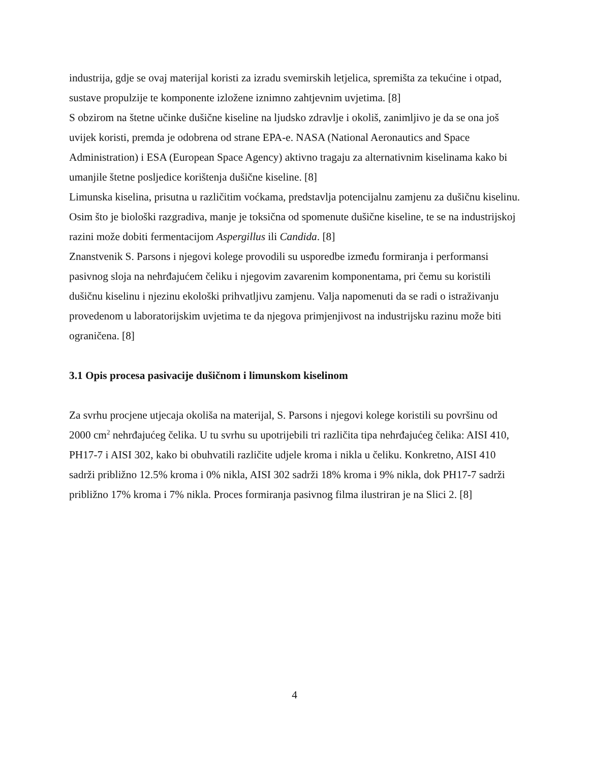industrija, gdje se ovaj materijal koristi za izradu svemirskih letjelica, spremišta za tekućine i otpad, sustave propulzije te komponente izložene iznimno zahtjevnim uvjetima. [8]
S obzirom na štetne učinke dušične kiseline na ljudsko zdravlje i okoliš, zanimljivo je da se ona još uvijek koristi, premda je odobrena od strane EPA-e. NASA (National Aeronautics and Space Administration) i ESA (European Space Agency) aktivno tragaju za alternativnim kiselinama kako bi umanjile štetne posljedice korištenja dušične kiseline. [8]
Limunska kiselina, prisutna u različitim voćkama, predstavlja potencijalnu zamjenu za dušičnu kiselinu. Osim što je biološki razgradiva, manje je toksična od spomenute dušične kiseline, te se na industrijskoj razini može dobiti fermentacijom Aspergillus ili Candida. [8]
Znanstvenik S. Parsons i njegovi kolege provodili su usporedbe između formiranja i performansi pasivnog sloja na nehrđajućem čeliku i njegovim zavarenim komponentama, pri čemu su koristili dušičnu kiselinu i njezinu ekološki prihvatljivu zamjenu. Valja napomenuti da se radi o istraživanju provedenom u laboratorijskim uvjetima te da njegova primjenjivost na industrijsku razinu može biti ograničena. [8]
3.1 Opis procesa pasivacije dušičnom i limunskom kiselinom
Za svrhu procjene utjecaja okoliša na materijal, S. Parsons i njegovi kolege koristili su površinu od 2000 cm<sup>2</sup> nehrđajućeg čelika. U tu svrhu su upotrijebili tri različita tipa nehrđajućeg čelika: AISI 410, PH17-7 i AISI 302, kako bi obuhvatili različite udjele kroma i nikla u čeliku. Konkretno, AISI 410 sadrži približno 12.5% kroma i 0% nikla, AISI 302 sadrži 18% kroma i 9% nikla, dok PH17-7 sadrži približno 17% kroma i 7% nikla. Proces formiranja pasivnog filma ilustriran je na Slici 2. [8]
4